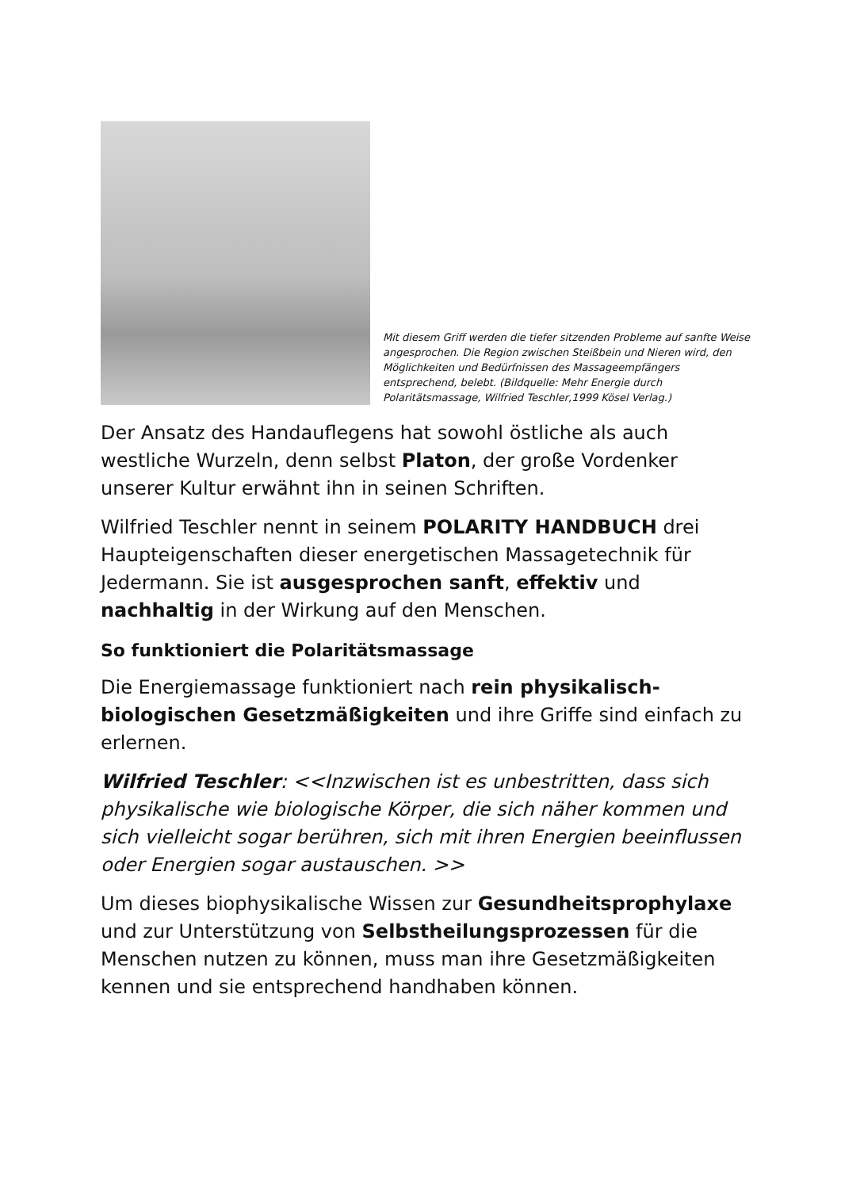Mit diesem Griff werden die tiefer sitzenden Probleme auf sanfte Weise angesprochen. Die Region zwischen Steißbein und Nieren wird, den Möglichkeiten und Bedürfnissen des Massageempfängers entsprechend, belebt. (Bildquelle: Mehr Energie durch Polaritätsmassage, Wilfried Teschler,1999 Kösel Verlag.)
Der Ansatz des Handauflegens hat sowohl östliche als auch westliche Wurzeln, denn selbst Platon, der große Vordenker unserer Kultur erwähnt ihn in seinen Schriften.
Wilfried Teschler nennt in seinem POLARITY HANDBUCH drei Haupteigenschaften dieser energetischen Massagetechnik für Jedermann. Sie ist ausgesprochen sanft, effektiv und nachhaltig in der Wirkung auf den Menschen.
So funktioniert die Polaritätsmassage
Die Energiemassage funktioniert nach rein physikalisch-biologischen Gesetzmäßigkeiten und ihre Griffe sind einfach zu erlernen.
Wilfried Teschler: <<Inzwischen ist es unbestritten, dass sich physikalische wie biologische Körper, die sich näher kommen und sich vielleicht sogar berühren, sich mit ihren Energien beeinflussen oder Energien sogar austauschen. >>
Um dieses biophysikalische Wissen zur Gesundheitsprophylaxe und zur Unterstützung von Selbstheilungsprozessen für die Menschen nutzen zu können, muss man ihre Gesetzmäßigkeiten kennen und sie entsprechend handhaben können.